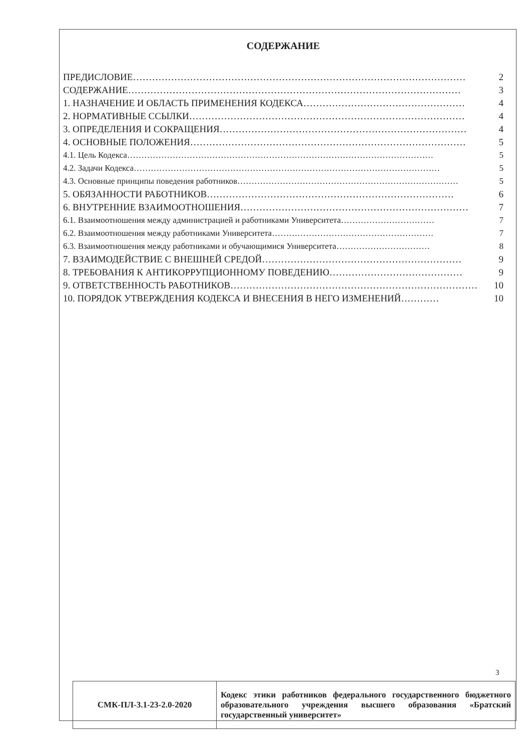СОДЕРЖАНИЕ
ПРЕДИСЛОВИЕ …………………………………………………………………………………………… 2
СОДЕРЖАНИЕ …………………………………………………………………………………………… 3
1. НАЗНАЧЕНИЕ И ОБЛАСТЬ ПРИМЕНЕНИЯ КОДЕКСА …………………………………………… 4
2. НОРМАТИВНЫЕ ССЫЛКИ …………………………………………………………………………… 4
3. ОПРЕДЕЛЕНИЯ И СОКРАЩЕНИЯ …………………………………………………………………… 4
4. ОСНОВНЫЕ ПОЛОЖЕНИЯ …………………………………………………………………………… 5
4.1. Цель Кодекса ……………………………………………………………………………………………… 5
4.2. Задачи Кодекса ……………………………………………………………………………………………… 5
4.3. Основные принципы поведения работников …………………………………………………………………… 5
5. ОБЯЗАННОСТИ РАБОТНИКОВ …………………………………………………………………… 6
6. ВНУТРЕННИЕ ВЗАИМООТНОШЕНИЯ ……………………………………………………………… 7
6.1. Взаимоотношения между администрацией и работниками Университета …………………………… 7
6.2. Взаимоотношения между работниками Университета ………………………………………………… 7
6.3. Взаимоотношения между работниками и обучающимися Университета …………………………… 8
7. ВЗАИМОДЕЙСТВИЕ С ВНЕШНЕЙ СРЕДОЙ ……………………………………………………… 9
8. ТРЕБОВАНИЯ К АНТИКОРРУПЦИОННОМУ ПОВЕДЕНИЮ …………………………………… 9
9. ОТВЕТСТВЕННОСТЬ РАБОТНИКОВ …………………………………………………………………… 10
10. ПОРЯДОК УТВЕРЖДЕНИЯ КОДЕКСА И ВНЕСЕНИЯ В НЕГО ИЗМЕНЕНИЙ ………… 10
3
| СМК-ПЛ-3.1-23-2.0-2020 | Кодекс этики работников федерального государственного бюджетного образовательного учреждения высшего образования «Братский государственный университет» |